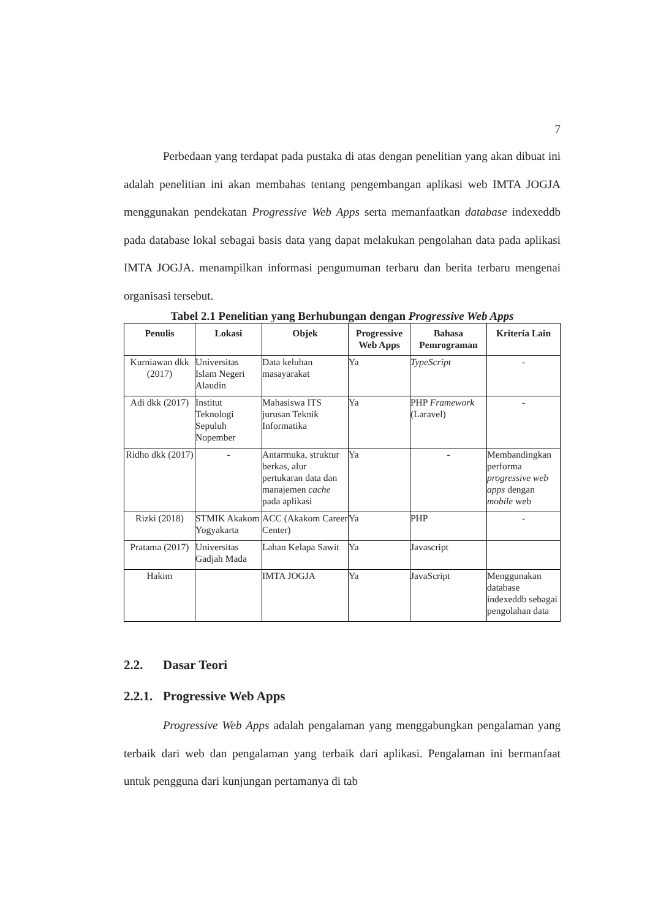7
Perbedaan yang terdapat pada pustaka di atas dengan penelitian yang akan dibuat ini adalah penelitian ini akan membahas tentang pengembangan aplikasi web IMTA JOGJA menggunakan pendekatan Progressive Web Apps serta memanfaatkan database indexeddb pada database lokal sebagai basis data yang dapat melakukan pengolahan data pada aplikasi IMTA JOGJA. menampilkan informasi pengumuman terbaru dan berita terbaru mengenai organisasi tersebut.
Tabel 2.1 Penelitian yang Berhubungan dengan Progressive Web Apps
| Penulis | Lokasi | Objek | Progressive Web Apps | Bahasa Pemrograman | Kriteria Lain |
| --- | --- | --- | --- | --- | --- |
| Kurniawan dkk (2017) | Universitas Islam Negeri Alaudin | Data keluhan masayarakat | Ya | TypeScript | - |
| Adi dkk (2017) | Institut Teknologi Sepuluh Nopember | Mahasiswa ITS jurusan Teknik Informatika | Ya | PHP Framework (Laravel) | - |
| Ridho dkk (2017) | - | Antarmuka, struktur berkas, alur pertukaran data dan manajemen cache pada aplikasi | Ya | - | Membandingkan performa progressive web apps dengan mobile web |
| Rizki (2018) | STMIK Akakom Yogyakarta | ACC (Akakom Career Center) | Ya | PHP | - |
| Pratama (2017) | Universitas Gadjah Mada | Lahan Kelapa Sawit | Ya | Javascript | |
| Hakim | | IMTA JOGJA | Ya | JavaScript | Menggunakan database indexeddb sebagai pengolahan data |
2.2. Dasar Teori
2.2.1. Progressive Web Apps
Progressive Web Apps adalah pengalaman yang menggabungkan pengalaman yang terbaik dari web dan pengalaman yang terbaik dari aplikasi. Pengalaman ini bermanfaat untuk pengguna dari kunjungan pertamanya di tab